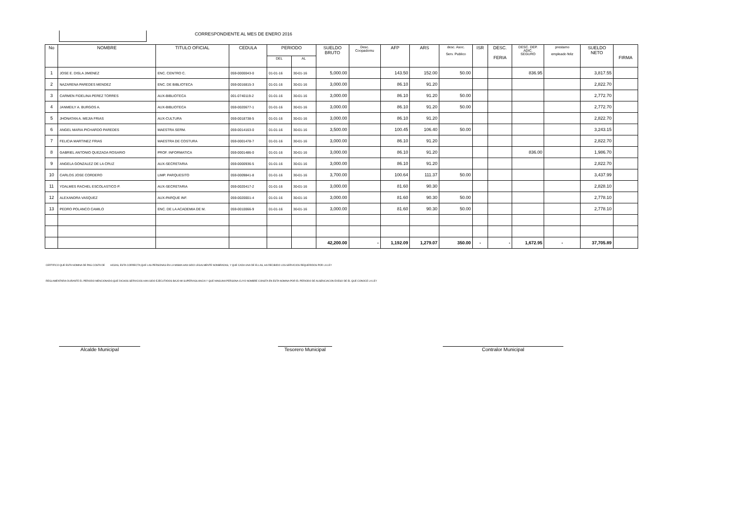CORRESPONDIENTE AL MES DE ENERO 2016
| No | NOMBRE | TITULO OFICIAL | CEDULA | PERIODO | | SUELDO BRUTO | Desc. Coopadomu | AFP | ARS | desc. Asoc. Serv. Publico | ISR | DESC. FERIA | DESC. DEP. ADIC. SEGURO | prestamo empleado feliz | SUELDO NETO | FIRMA |
| --- | --- | --- | --- | --- | --- | --- | --- | --- | --- | --- | --- | --- | --- | --- | --- | --- |
| | | | | DEL | AL | | | | | | | | | | | |
| 1 | JOSE E. DISLA JIMENEZ | ENC. CENTRO C. | 059-0000043-0 | 01-01-16 | 30-01-16 | 5,000.00 | | 143.50 | 152.00 | 50.00 | | | 836.95 | | 3,817.55 | |
| 2 | NAZARENA PAREDES MENDEZ | ENC. DE BIBLIOTECA | 059-0016815-3 | 01-01-16 | 30-01-16 | 3,000.00 | | 86.10 | 91.20 | | | | | | 2,822.70 | |
| 3 | CARMEN FIDELINA PEREZ TORRES | AUX-BIBLIOTECA | 001-0740119-2 | 01-01-16 | 30-01-16 | 3,000.00 | | 86.10 | 91.20 | 50.00 | | | | | 2,772.70 | |
| 4 | JANMEILY A. BURGOS A. | AUX-BIBLIOTECA | 059-0020677-1 | 01-01-16 | 30-01-16 | 3,000.00 | | 86.10 | 91.20 | 50.00 | | | | | 2,772.70 | |
| 5 | JHONATAN A. MEJIA FRIAS | AUX-CULTURA | 059-0018738-5 | 01-01-16 | 30-01-16 | 3,000.00 | | 86.10 | 91.20 | | | | | | 2,822.70 | |
| 6 | ANGEL MARIA PICHARDO PAREDES | MAESTRA SERM. | 059-0014163-0 | 01-01-16 | 30-01-16 | 3,500.00 | | 100.45 | 106.40 | 50.00 | | | | | 3,243.15 | |
| 7 | FELICIA MARTINEZ FRIAS | MAESTRA DE COSTURA | 059-0001478-7 | 01-01-16 | 30-01-16 | 3,000.00 | | 86.10 | 91.20 | | | | | | 2,822.70 | |
| 8 | GABRIEL ANTONIO QUEZADA ROSARIO | PROF. INFORMATICA | 059-0001486-0 | 01-01-16 | 30-01-16 | 3,000.00 | | 86.10 | 91.20 | | | | 836.00 | | 1,986.70 | |
| 9 | ANGELA GONZALEZ DE LA CRUZ | AUX-SECRETARIA | 059-0000936-5 | 01-01-16 | 30-01-16 | 3,000.00 | | 86.10 | 91.20 | | | | | | 2,822.70 | |
| 10 | CARLOS JOSE CORDERO | LIMP. PARQUESITO | 059-0009841-8 | 01-01-16 | 30-01-16 | 3,700.00 | | 100.64 | 111.37 | 50.00 | | | | | 3,437.99 | |
| 11 | YDALMES RACHEL ESCOLASTICO P. | AUX-SECRETARIA | 059-0020417-2 | 01-01-16 | 30-01-16 | 3,000.00 | | 81.60 | 90.30 | | | | | | 2,828.10 | |
| 12 | ALEXANDRA VASQUEZ | AUX-PARQUE INF. | 059-0020001-4 | 01-01-16 | 30-01-16 | 3,000.00 | | 81.60 | 90.30 | 50.00 | | | | | 2,778.10 | |
| 13 | PEDRO POLANCO CAMILO | ENC. DE LA ACADEMIA DE M. | 059-0010066-9 | 01-01-16 | 30-01-16 | 3,000.00 | | 81.60 | 90.30 | 50.00 | | | | | 2,778.10 | |
| | | | | | | 42,200.00 | - | 1,192.09 | 1,279.07 | 350.00 | - | - | 1,672.95 | - | 37,705.89 | |
CERTIFICO QUE ESTA NOMINA DE PAG COSTA DE HOJAS, ESTA CORRECTA;QUE LAS PERSONAS EN LA MISMA HAN SIDO LEGALMENTE NONBRADAS, Y QUE CADA UNA DE ELLAS, HA RECIBIDO LOS SERVICIOS REQUERIDOS POR LA LEY
REGLAMENTARIA DURANTE EL PERIODO MENCIONADO;QUE DICHOS SERVICIOS HAN SIDO EJECUTADOS BAJO MI SUPERVIGILANCIA Y QUE NINGUNA PERSONA CUYO NOMBRE CONSTA EN ESTA NOMINA POR EL PERIODO DE AUSENCIACON EXESO DE EL QUE CONOCE LA LEY
Alcalde Municipal Tesorero Municipal Contralor Municipal